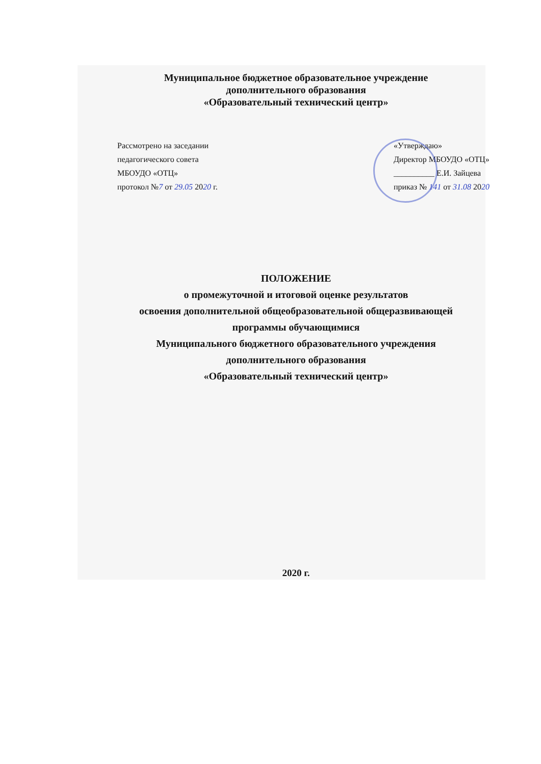Муниципальное бюджетное образовательное учреждение
дополнительного образования
«Образовательный технический центр»
Рассмотрено на заседании
педагогического совета
МБОУДО «ОТЦ»
протокол №7 от 29.05 2020 г.
«Утверждаю»
Директор МБОУДО «ОТЦ»
__________ Е.И. Зайцева
приказ № 141 от 31.08 2020
ПОЛОЖЕНИЕ
о промежуточной и итоговой оценке результатов
освоения дополнительной общеобразовательной общеразвивающей
программы обучающимися
Муниципального бюджетного образовательного учреждения
дополнительного образования
«Образовательный технический центр»
2020 г.